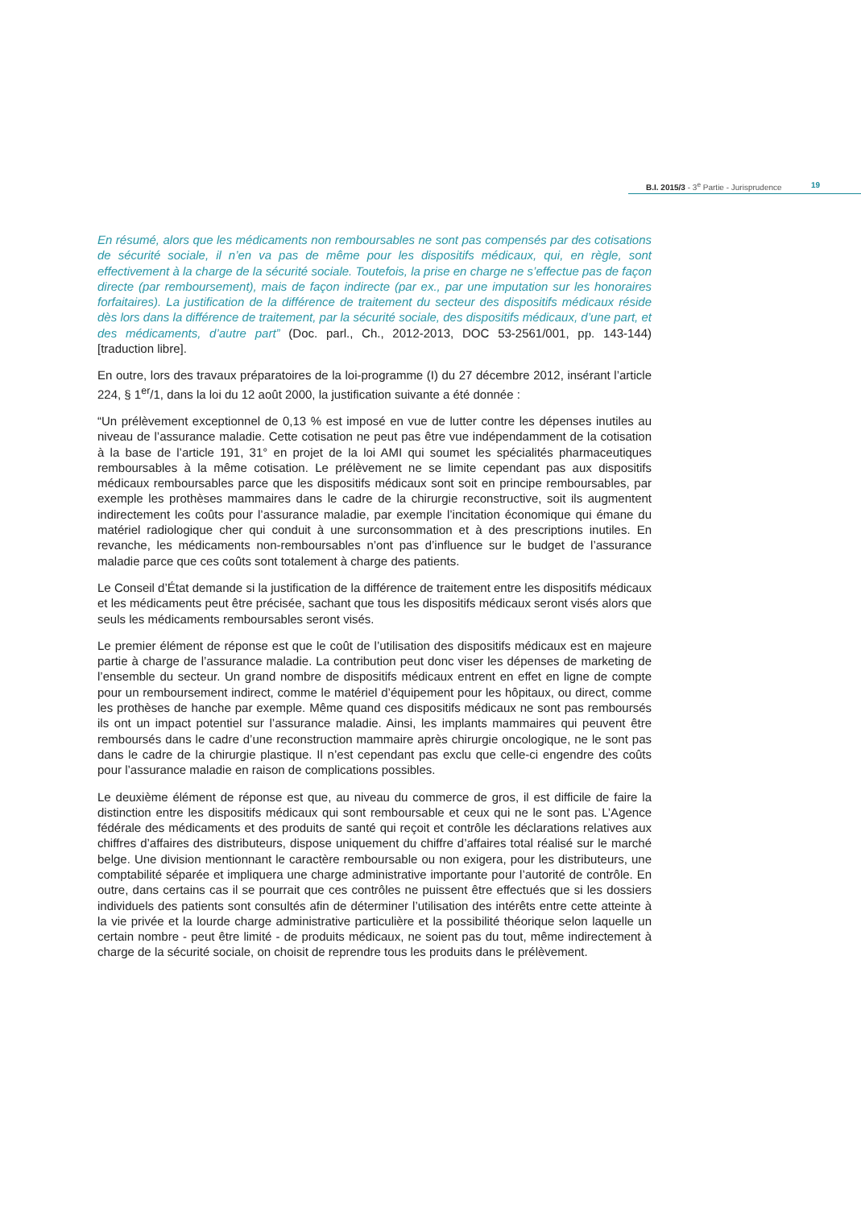B.I. 2015/3 - 3<sup>e</sup> Partie - Jurisprudence
19
En résumé, alors que les médicaments non remboursables ne sont pas compensés par des cotisations de sécurité sociale, il n’en va pas de même pour les dispositifs médicaux, qui, en règle, sont effectivement à la charge de la sécurité sociale. Toutefois, la prise en charge ne s’effectue pas de façon directe (par remboursement), mais de façon indirecte (par ex., par une imputation sur les honoraires forfaitaires). La justification de la différence de traitement du secteur des dispositifs médicaux réside dès lors dans la différence de traitement, par la sécurité sociale, des dispositifs médicaux, d’une part, et des médicaments, d’autre part” (Doc. parl., Ch., 2012-2013, DOC 53-2561/001, pp. 143-144) [traduction libre].
En outre, lors des travaux préparatoires de la loi-programme (I) du 27 décembre 2012, insérant l’article 224, § 1<sup>er</sup>/1, dans la loi du 12 août 2000, la justification suivante a été donnée :
“Un prélèvement exceptionnel de 0,13 % est imposé en vue de lutter contre les dépenses inutiles au niveau de l’assurance maladie. Cette cotisation ne peut pas être vue indépendamment de la cotisation à la base de l’article 191, 31° en projet de la loi AMI qui soumet les spécialités pharmaceutiques remboursables à la même cotisation. Le prélèvement ne se limite cependant pas aux dispositifs médicaux remboursables parce que les dispositifs médicaux sont soit en principe remboursables, par exemple les prothèses mammaires dans le cadre de la chirurgie reconstructive, soit ils augmentent indirectement les coûts pour l’assurance maladie, par exemple l’incitation économique qui émane du matériel radiologique cher qui conduit à une surconsommation et à des prescriptions inutiles. En revanche, les médicaments non-remboursables n’ont pas d’influence sur le budget de l’assurance maladie parce que ces coûts sont totalement à charge des patients.
Le Conseil d’État demande si la justification de la différence de traitement entre les dispositifs médicaux et les médicaments peut être précisée, sachant que tous les dispositifs médicaux seront visés alors que seuls les médicaments remboursables seront visés.
Le premier élément de réponse est que le coût de l’utilisation des dispositifs médicaux est en majeure partie à charge de l’assurance maladie. La contribution peut donc viser les dépenses de marketing de l’ensemble du secteur. Un grand nombre de dispositifs médicaux entrent en effet en ligne de compte pour un remboursement indirect, comme le matériel d’équipement pour les hôpitaux, ou direct, comme les prothèses de hanche par exemple. Même quand ces dispositifs médicaux ne sont pas remboursés ils ont un impact potentiel sur l’assurance maladie. Ainsi, les implants mammaires qui peuvent être remboursés dans le cadre d’une reconstruction mammaire après chirurgie oncologique, ne le sont pas dans le cadre de la chirurgie plastique. Il n’est cependant pas exclu que celle-ci engendre des coûts pour l’assurance maladie en raison de complications possibles.
Le deuxième élément de réponse est que, au niveau du commerce de gros, il est difficile de faire la distinction entre les dispositifs médicaux qui sont remboursable et ceux qui ne le sont pas. L’Agence fédérale des médicaments et des produits de santé qui reçoit et contrôle les déclarations relatives aux chiffres d’affaires des distributeurs, dispose uniquement du chiffre d’affaires total réalisé sur le marché belge. Une division mentionnant le caractère remboursable ou non exigera, pour les distributeurs, une comptabilité séparée et impliquera une charge administrative importante pour l’autorité de contrôle. En outre, dans certains cas il se pourrait que ces contrôles ne puissent être effectués que si les dossiers individuels des patients sont consultés afin de déterminer l’utilisation des intérêts entre cette atteinte à la vie privée et la lourde charge administrative particulière et la possibilité théorique selon laquelle un certain nombre - peut être limité - de produits médicaux, ne soient pas du tout, même indirectement à charge de la sécurité sociale, on choisit de reprendre tous les produits dans le prélèvement.